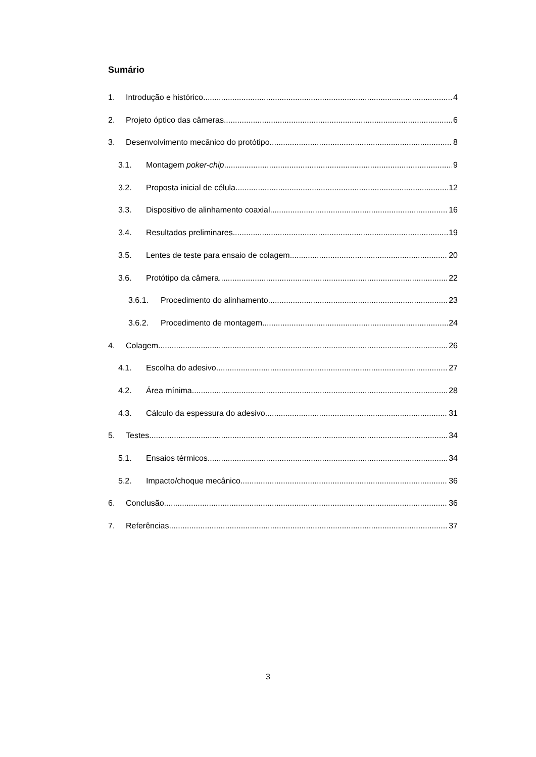Sumário
1. Introdução e histórico 4
2. Projeto óptico das câmeras 6
3. Desenvolvimento mecânico do protótipo 8
3.1. Montagem poker-chip 9
3.2. Proposta inicial de célula 12
3.3. Dispositivo de alinhamento coaxial 16
3.4. Resultados preliminares 19
3.5. Lentes de teste para ensaio de colagem 20
3.6. Protótipo da câmera 22
3.6.1. Procedimento do alinhamento 23
3.6.2. Procedimento de montagem 24
4. Colagem 26
4.1. Escolha do adesivo 27
4.2. Área mínima 28
4.3. Cálculo da espessura do adesivo 31
5. Testes 34
5.1. Ensaios térmicos 34
5.2. Impacto/choque mecânico 36
6. Conclusão 36
7. Referências 37
3